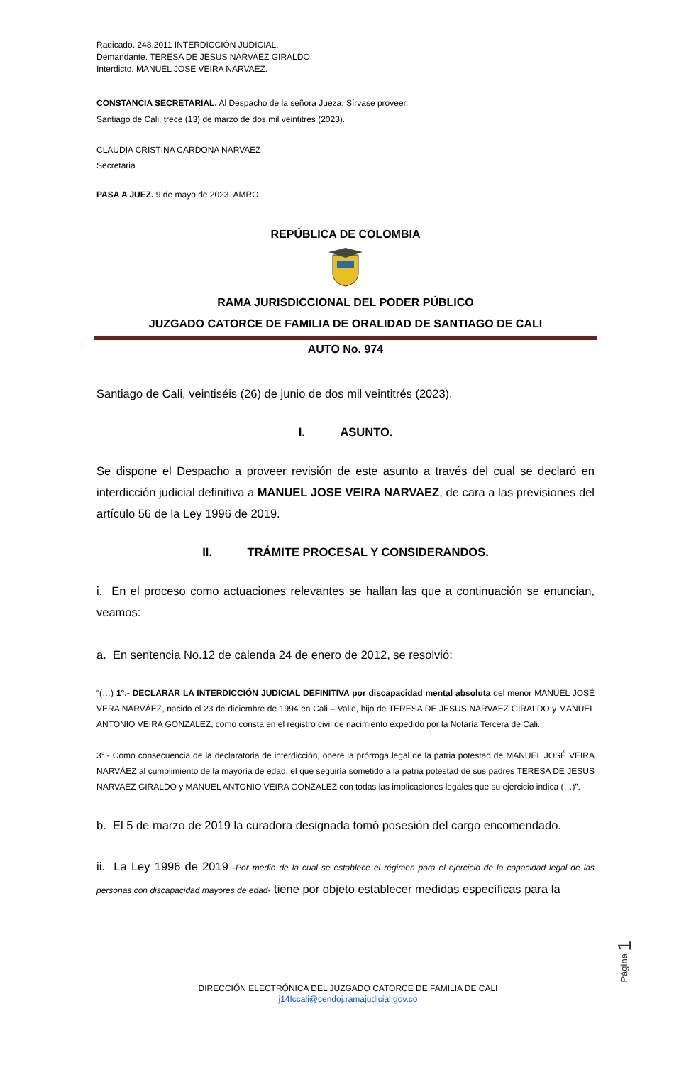Radicado. 248.2011 INTERDICCIÓN JUDICIAL.
Demandante. TERESA DE JESUS NARVAEZ GIRALDO.
Interdicto. MANUEL JOSE VEIRA NARVAEZ.
CONSTANCIA SECRETARIAL. Al Despacho de la señora Jueza. Sírvase proveer.
Santiago de Cali, trece (13) de marzo de dos mil veintitrés (2023).
CLAUDIA CRISTINA CARDONA NARVAEZ
Secretaria
PASA A JUEZ. 9 de mayo de 2023. AMRO
REPÚBLICA DE COLOMBIA
RAMA JURISDICCIONAL DEL PODER PÚBLICO
JUZGADO CATORCE DE FAMILIA DE ORALIDAD DE SANTIAGO DE CALI
AUTO No. 974
Santiago de Cali, veintiséis (26) de junio de dos mil veintitrés (2023).
I. ASUNTO.
Se dispone el Despacho a proveer revisión de este asunto a través del cual se declaró en interdicción judicial definitiva a MANUEL JOSE VEIRA NARVAEZ, de cara a las previsiones del artículo 56 de la Ley 1996 de 2019.
II. TRÁMITE PROCESAL Y CONSIDERANDOS.
i. En el proceso como actuaciones relevantes se hallan las que a continuación se enuncian, veamos:
a. En sentencia No.12 de calenda 24 de enero de 2012, se resolvió:
“(…) 1°.- DECLARAR LA INTERDICCIÓN JUDICIAL DEFINITIVA por discapacidad mental absoluta del menor MANUEL JOSÉ VERA NARVÁEZ, nacido el 23 de diciembre de 1994 en Cali – Valle, hijo de TERESA DE JESUS NARVAEZ GIRALDO y MANUEL ANTONIO VEIRA GONZALEZ, como consta en el registro civil de nacimiento expedido por la Notaría Tercera de Cali.
3°.- Como consecuencia de la declaratoria de interdicción, opere la prórroga legal de la patria potestad de MANUEL JOSÉ VEIRA NARVÁEZ al cumplimiento de la mayoría de edad, el que seguiría sometido a la patria potestad de sus padres TERESA DE JESUS NARVAEZ GIRALDO y MANUEL ANTONIO VEIRA GONZALEZ con todas las implicaciones legales que su ejercicio indica (…)”.
b. El 5 de marzo de 2019 la curadora designada tomó posesión del cargo encomendado.
ii. La Ley 1996 de 2019 -Por medio de la cual se establece el régimen para el ejercicio de la capacidad legal de las personas con discapacidad mayores de edad- tiene por objeto establecer medidas específicas para la
Página 1
DIRECCIÓN ELECTRÓNICA DEL JUZGADO CATORCE DE FAMILIA DE CALI
j14fccali@cendoj.ramajudicial.gov.co